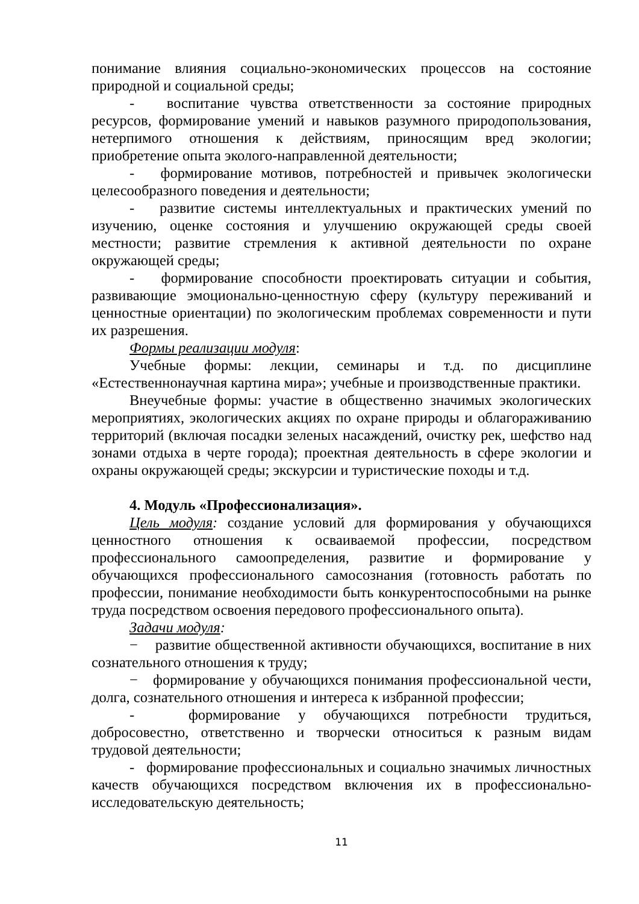понимание влияния социально-экономических процессов на состояние природной и социальной среды;
- воспитание чувства ответственности за состояние природных ресурсов, формирование умений и навыков разумного природопользования, нетерпимого отношения к действиям, приносящим вред экологии; приобретение опыта эколого-направленной деятельности;
- формирование мотивов, потребностей и привычек экологически целесообразного поведения и деятельности;
- развитие системы интеллектуальных и практических умений по изучению, оценке состояния и улучшению окружающей среды своей местности; развитие стремления к активной деятельности по охране окружающей среды;
- формирование способности проектировать ситуации и события, развивающие эмоционально-ценностную сферу (культуру переживаний и ценностные ориентации) по экологическим проблемах современности и пути их разрешения.
Формы реализации модуля:
Учебные формы: лекции, семинары и т.д. по дисциплине «Естественнонаучная картина мира»; учебные и производственные практики.
Внеучебные формы: участие в общественно значимых экологических мероприятиях, экологических акциях по охране природы и облагораживанию территорий (включая посадки зеленых насаждений, очистку рек, шефство над зонами отдыха в черте города); проектная деятельность в сфере экологии и охраны окружающей среды; экскурсии и туристические походы и т.д.
4. Модуль «Профессионализация».
Цель модуля: создание условий для формирования у обучающихся ценностного отношения к осваиваемой профессии, посредством профессионального самоопределения, развитие и формирование у обучающихся профессионального самосознания (готовность работать по профессии, понимание необходимости быть конкурентоспособными на рынке труда посредством освоения передового профессионального опыта).
Задачи модуля:
− развитие общественной активности обучающихся, воспитание в них сознательного отношения к труду;
− формирование у обучающихся понимания профессиональной чести, долга, сознательного отношения и интереса к избранной профессии;
- формирование у обучающихся потребности трудиться, добросовестно, ответственно и творчески относиться к разным видам трудовой деятельности;
- формирование профессиональных и социально значимых личностных качеств обучающихся посредством включения их в профессионально-исследовательскую деятельность;
11